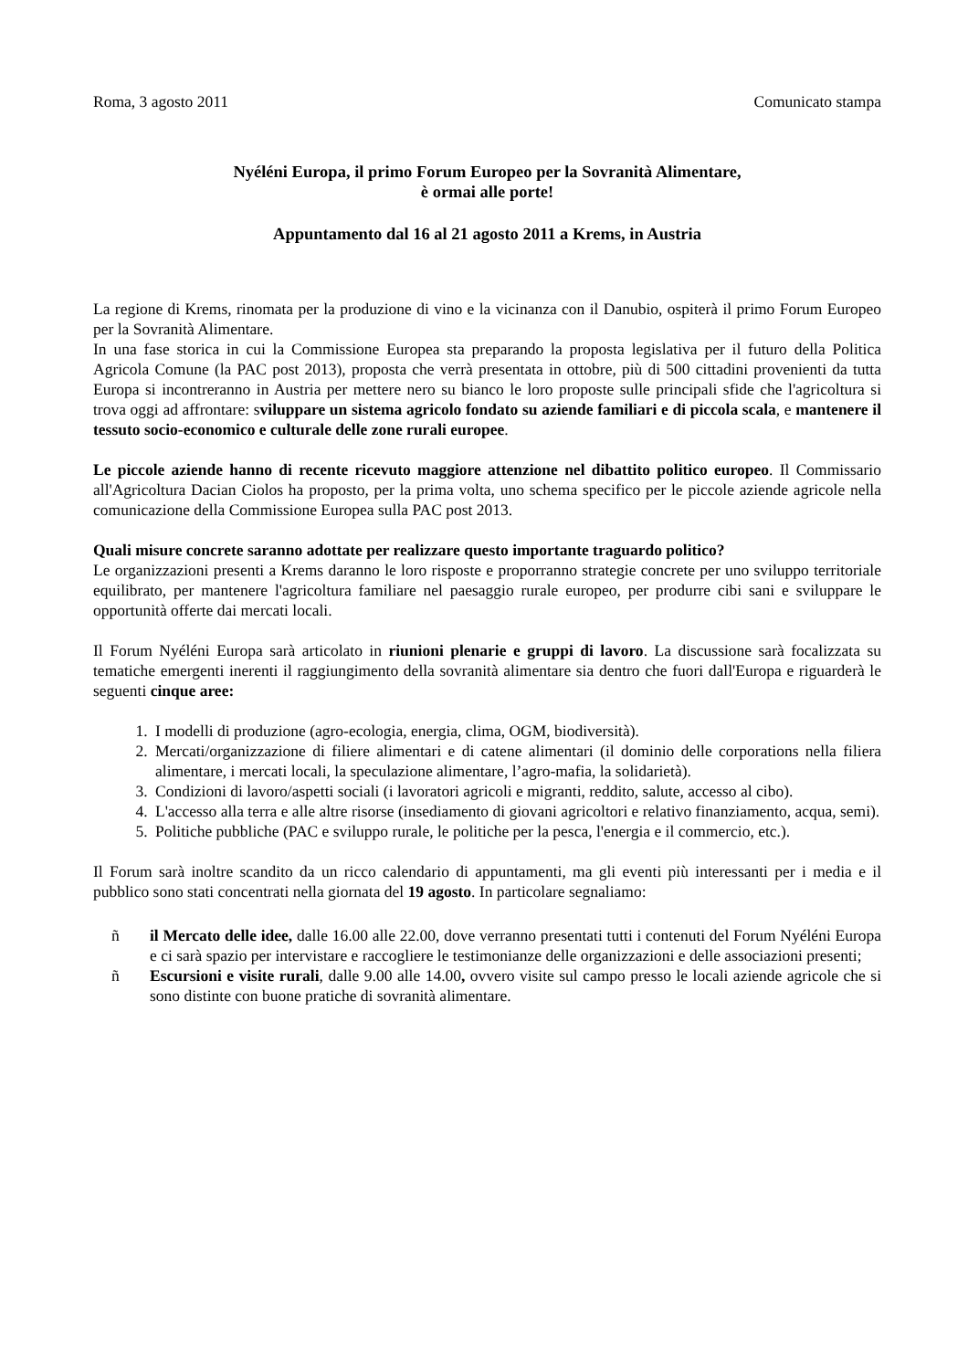Roma, 3 agosto 2011 Comunicato stampa
Nyéléni Europa, il primo Forum Europeo per la Sovranità Alimentare,
è ormai alle porte!
Appuntamento dal 16 al 21 agosto 2011 a Krems, in Austria
La regione di Krems, rinomata per la produzione di vino e la vicinanza con il Danubio, ospiterà il primo Forum Europeo per la Sovranità Alimentare.
In una fase storica in cui la Commissione Europea sta preparando la proposta legislativa per il futuro della Politica Agricola Comune (la PAC post 2013), proposta che verrà presentata in ottobre, più di 500 cittadini provenienti da tutta Europa si incontreranno in Austria per mettere nero su bianco le loro proposte sulle principali sfide che l'agricoltura si trova oggi ad affrontare: sviluppare un sistema agricolo fondato su aziende familiari e di piccola scala, e mantenere il tessuto socio-economico e culturale delle zone rurali europee.
Le piccole aziende hanno di recente ricevuto maggiore attenzione nel dibattito politico europeo. Il Commissario all'Agricoltura Dacian Ciolos ha proposto, per la prima volta, uno schema specifico per le piccole aziende agricole nella comunicazione della Commissione Europea sulla PAC post 2013.
Quali misure concrete saranno adottate per realizzare questo importante traguardo politico?
Le organizzazioni presenti a Krems daranno le loro risposte e proporranno strategie concrete per uno sviluppo territoriale equilibrato, per mantenere l'agricoltura familiare nel paesaggio rurale europeo, per produrre cibi sani e sviluppare le opportunità offerte dai mercati locali.
Il Forum Nyéléni Europa sarà articolato in riunioni plenarie e gruppi di lavoro. La discussione sarà focalizzata su tematiche emergenti inerenti il raggiungimento della sovranità alimentare sia dentro che fuori dall'Europa e riguarderà le seguenti cinque aree:
1. I modelli di produzione (agro-ecologia, energia, clima, OGM, biodiversità).
2. Mercati/organizzazione di filiere alimentari e di catene alimentari (il dominio delle corporations nella filiera alimentare, i mercati locali, la speculazione alimentare, l’agro-mafia, la solidarietà).
3. Condizioni di lavoro/aspetti sociali (i lavoratori agricoli e migranti, reddito, salute, accesso al cibo).
4. L'accesso alla terra e alle altre risorse (insediamento di giovani agricoltori e relativo finanziamento, acqua, semi).
5. Politiche pubbliche (PAC e sviluppo rurale, le politiche per la pesca, l'energia e il commercio, etc.).
Il Forum sarà inoltre scandito da un ricco calendario di appuntamenti, ma gli eventi più interessanti per i media e il pubblico sono stati concentrati nella giornata del 19 agosto. In particolare segnaliamo:
ñ il Mercato delle idee, dalle 16.00 alle 22.00, dove verranno presentati tutti i contenuti del Forum Nyéléni Europa e ci sarà spazio per intervistare e raccogliere le testimonianze delle organizzazioni e delle associazioni presenti;
ñ Escursioni e visite rurali, dalle 9.00 alle 14.00, ovvero visite sul campo presso le locali aziende agricole che si sono distinte con buone pratiche di sovranità alimentare.